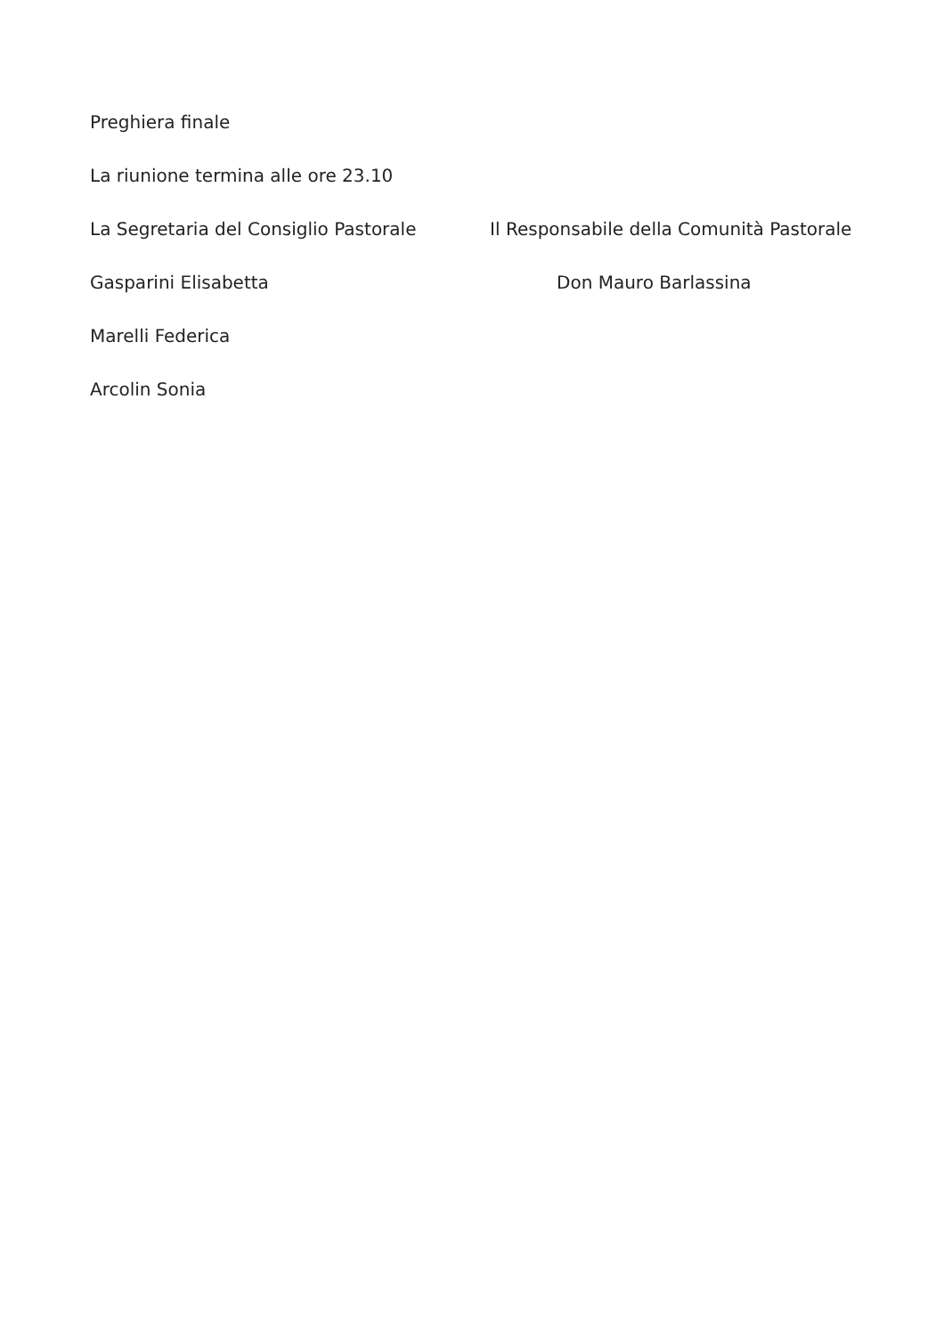Preghiera finale
La riunione termina alle ore 23.10
La Segretaria del Consiglio Pastorale Il Responsabile della Comunità Pastorale
Gasparini Elisabetta Don Mauro Barlassina
Marelli Federica
Arcolin Sonia